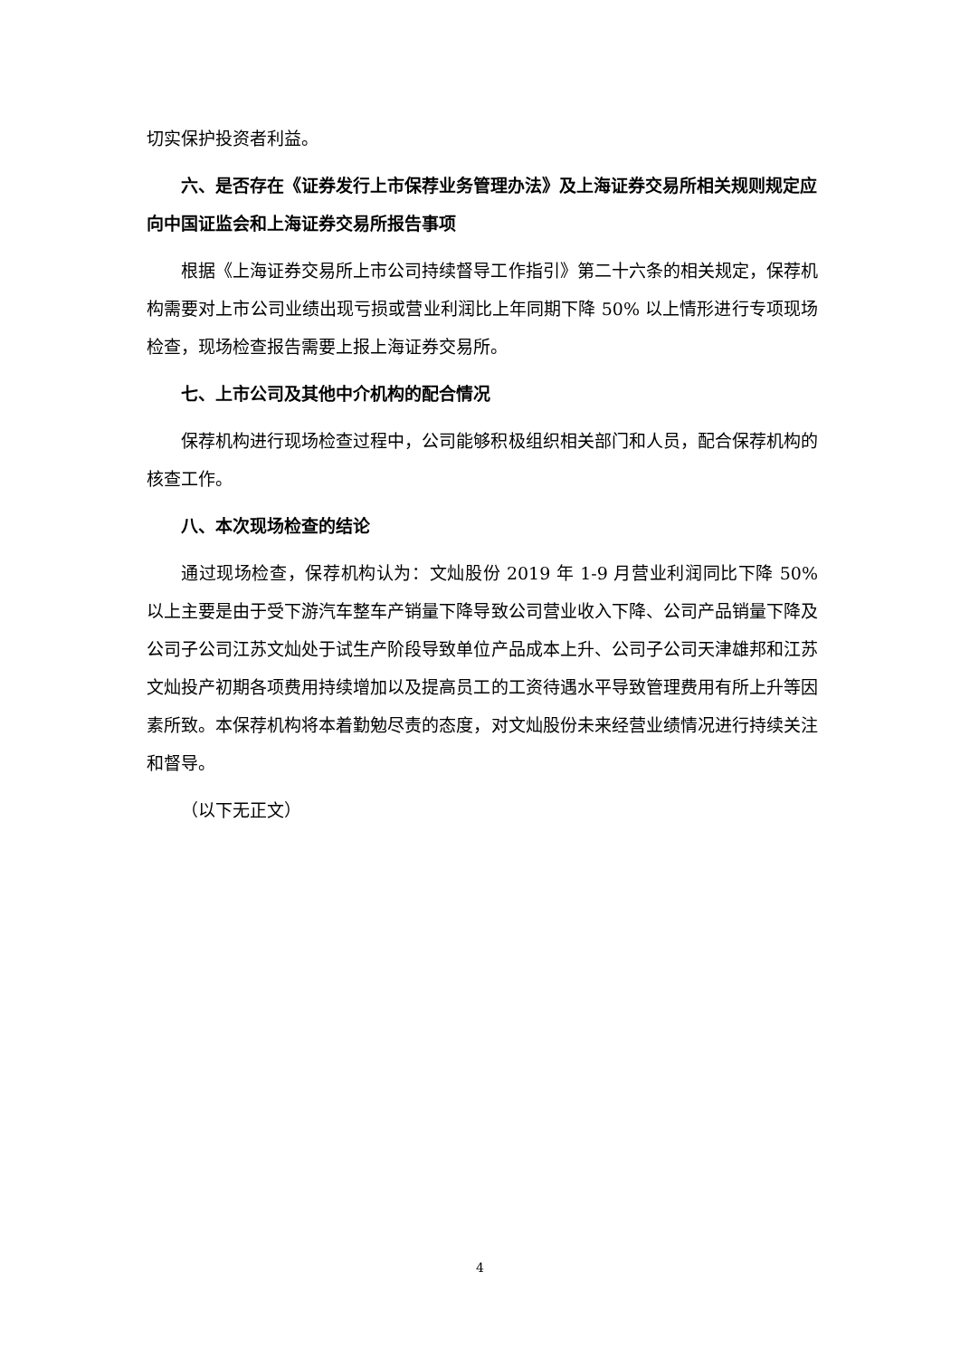切实保护投资者利益。
六、是否存在《证券发行上市保荐业务管理办法》及上海证券交易所相关规则规定应向中国证监会和上海证券交易所报告事项
根据《上海证券交易所上市公司持续督导工作指引》第二十六条的相关规定，保荐机构需要对上市公司业绩出现亏损或营业利润比上年同期下降 50% 以上情形进行专项现场检查，现场检查报告需要上报上海证券交易所。
七、上市公司及其他中介机构的配合情况
保荐机构进行现场检查过程中，公司能够积极组织相关部门和人员，配合保荐机构的核查工作。
八、本次现场检查的结论
通过现场检查，保荐机构认为：文灿股份 2019 年 1-9 月营业利润同比下降 50% 以上主要是由于受下游汽车整车产销量下降导致公司营业收入下降、公司产品销量下降及公司子公司江苏文灿处于试生产阶段导致单位产品成本上升、公司子公司天津雄邦和江苏文灿投产初期各项费用持续增加以及提高员工的工资待遇水平导致管理费用有所上升等因素所致。本保荐机构将本着勤勉尽责的态度，对文灿股份未来经营业绩情况进行持续关注和督导。
（以下无正文）
4